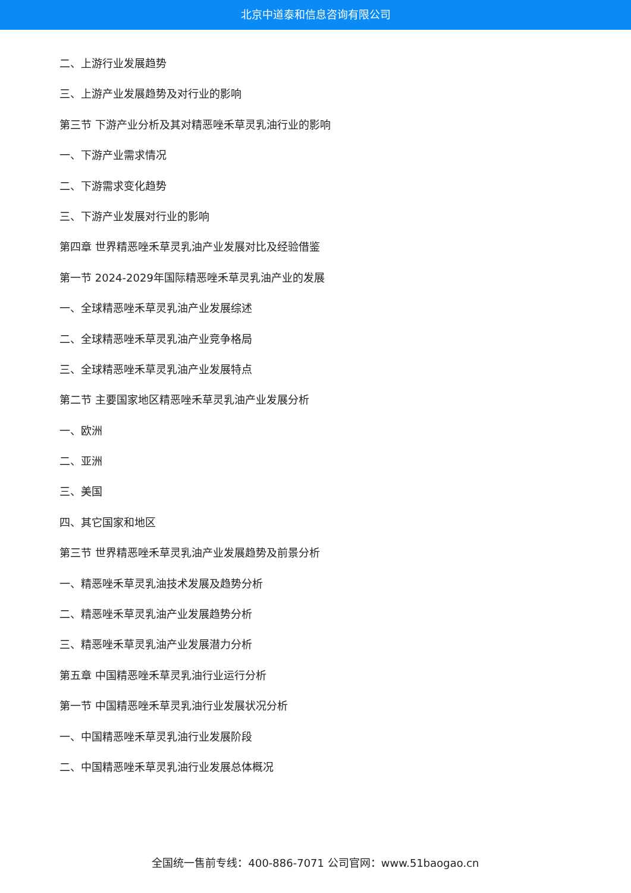北京中道泰和信息咨询有限公司
二、上游行业发展趋势
三、上游产业发展趋势及对行业的影响
第三节 下游产业分析及其对精恶唑禾草灵乳油行业的影响
一、下游产业需求情况
二、下游需求变化趋势
三、下游产业发展对行业的影响
第四章 世界精恶唑禾草灵乳油产业发展对比及经验借鉴
第一节 2024-2029年国际精恶唑禾草灵乳油产业的发展
一、全球精恶唑禾草灵乳油产业发展综述
二、全球精恶唑禾草灵乳油产业竞争格局
三、全球精恶唑禾草灵乳油产业发展特点
第二节 主要国家地区精恶唑禾草灵乳油产业发展分析
一、欧洲
二、亚洲
三、美国
四、其它国家和地区
第三节 世界精恶唑禾草灵乳油产业发展趋势及前景分析
一、精恶唑禾草灵乳油技术发展及趋势分析
二、精恶唑禾草灵乳油产业发展趋势分析
三、精恶唑禾草灵乳油产业发展潜力分析
第五章 中国精恶唑禾草灵乳油行业运行分析
第一节 中国精恶唑禾草灵乳油行业发展状况分析
一、中国精恶唑禾草灵乳油行业发展阶段
二、中国精恶唑禾草灵乳油行业发展总体概况
全国统一售前专线：400-886-7071 公司官网：www.51baogao.cn